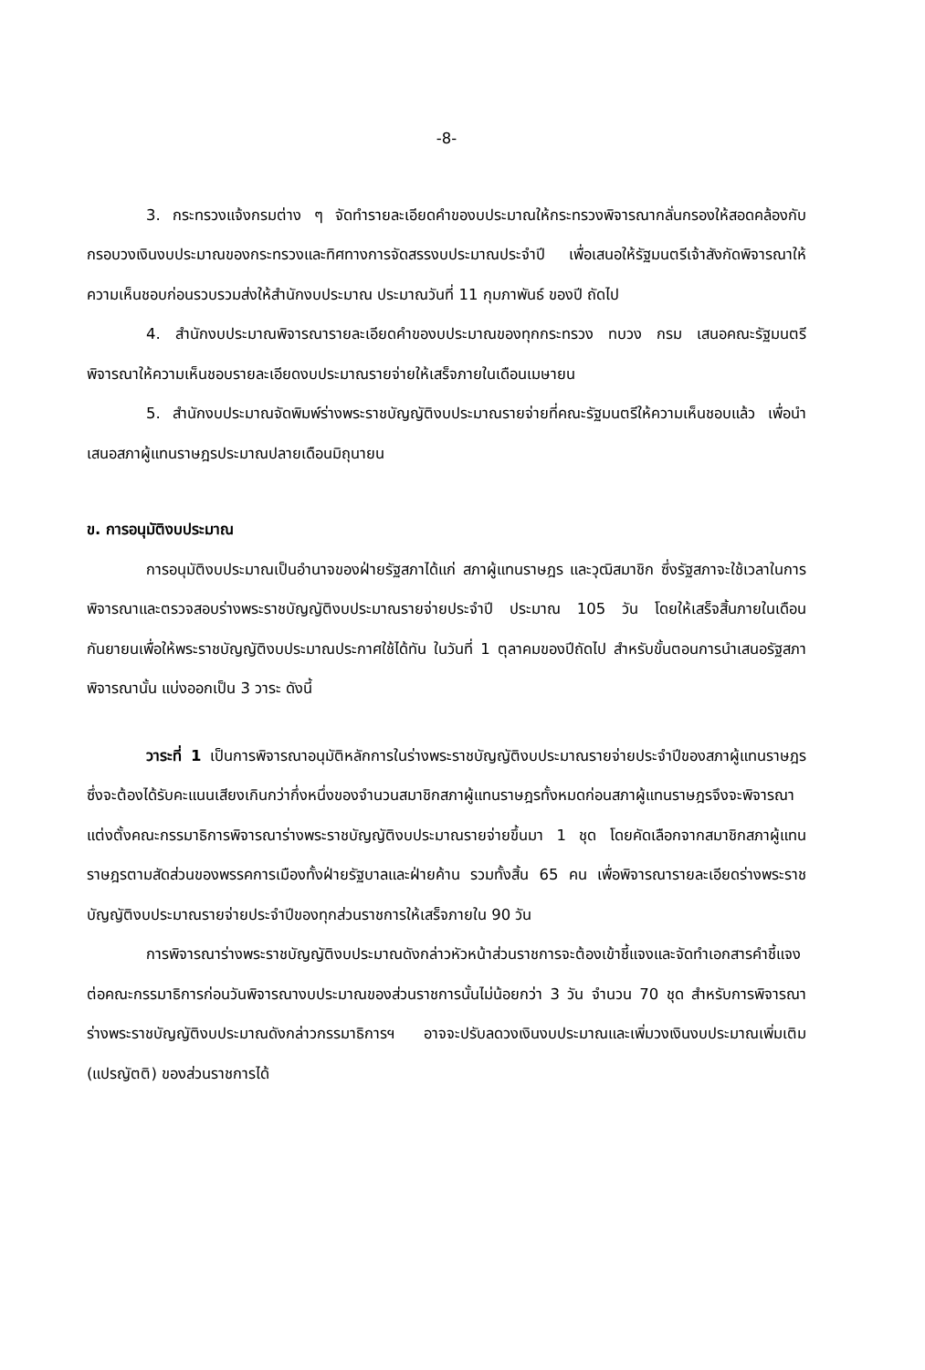-8-
3. กระทรวงแจ้งกรมต่าง ๆ จัดทำรายละเอียดคำของบประมาณให้กระทรวงพิจารณากลั่นกรองให้สอดคล้องกับกรอบวงเงินงบประมาณของกระทรวงและทิศทางการจัดสรรงบประมาณประจำปี เพื่อเสนอให้รัฐมนตรีเจ้าสังกัดพิจารณาให้ความเห็นชอบก่อนรวบรวมส่งให้สำนักงบประมาณ ประมาณวันที่ 11 กุมภาพันธ์ ของปี ถัดไป
4. สำนักงบประมาณพิจารณารายละเอียดคำของบประมาณของทุกกระทรวง ทบวง กรม เสนอคณะรัฐมนตรีพิจารณาให้ความเห็นชอบรายละเอียดงบประมาณรายจ่ายให้เสร็จภายในเดือนเมษายน
5. สำนักงบประมาณจัดพิมพ์ร่างพระราชบัญญัติงบประมาณรายจ่ายที่คณะรัฐมนตรีให้ความเห็นชอบแล้ว เพื่อนำเสนอสภาผู้แทนราษฎรประมาณปลายเดือนมิถุนายน
ข. การอนุมัติงบประมาณ
การอนุมัติงบประมาณเป็นอำนาจของฝ่ายรัฐสภาได้แก่ สภาผู้แทนราษฎร และวุฒิสมาชิก ซึ่งรัฐสภาจะใช้เวลาในการพิจารณาและตรวจสอบร่างพระราชบัญญัติงบประมาณรายจ่ายประจำปี ประมาณ 105 วัน โดยให้เสร็จสิ้นภายในเดือนกันยายนเพื่อให้พระราชบัญญัติงบประมาณประกาศใช้ได้ทัน ในวันที่ 1 ตุลาคมของปีถัดไป สำหรับขั้นตอนการนำเสนอรัฐสภาพิจารณานั้น แบ่งออกเป็น 3 วาระ ดังนี้
วาระที่ 1 เป็นการพิจารณาอนุมัติหลักการในร่างพระราชบัญญัติงบประมาณรายจ่ายประจำปีของสภาผู้แทนราษฎร ซึ่งจะต้องได้รับคะแนนเสียงเกินกว่ากึ่งหนึ่งของจำนวนสมาชิกสภาผู้แทนราษฎรทั้งหมดก่อนสภาผู้แทนราษฎรจึงจะพิจารณาแต่งตั้งคณะกรรมาธิการพิจารณาร่างพระราชบัญญัติงบประมาณรายจ่ายขึ้นมา 1 ชุด โดยคัดเลือกจากสมาชิกสภาผู้แทนราษฎรตามสัดส่วนของพรรคการเมืองทั้งฝ่ายรัฐบาลและฝ่ายค้าน รวมทั้งสิ้น 65 คน เพื่อพิจารณารายละเอียดร่างพระราชบัญญัติงบประมาณรายจ่ายประจำปีของทุกส่วนราชการให้เสร็จภายใน 90 วัน
การพิจารณาร่างพระราชบัญญัติงบประมาณดังกล่าวหัวหน้าส่วนราชการจะต้องเข้าชี้แจงและจัดทำเอกสารคำชี้แจงต่อคณะกรรมาธิการก่อนวันพิจารณางบประมาณของส่วนราชการนั้นไม่น้อยกว่า 3 วัน จำนวน 70 ชุด สำหรับการพิจารณาร่างพระราชบัญญัติงบประมาณดังกล่าวกรรมาธิการฯ อาจจะปรับลดวงเงินงบประมาณและเพิ่มวงเงินงบประมาณเพิ่มเติม (แปรญัตติ) ของส่วนราชการได้